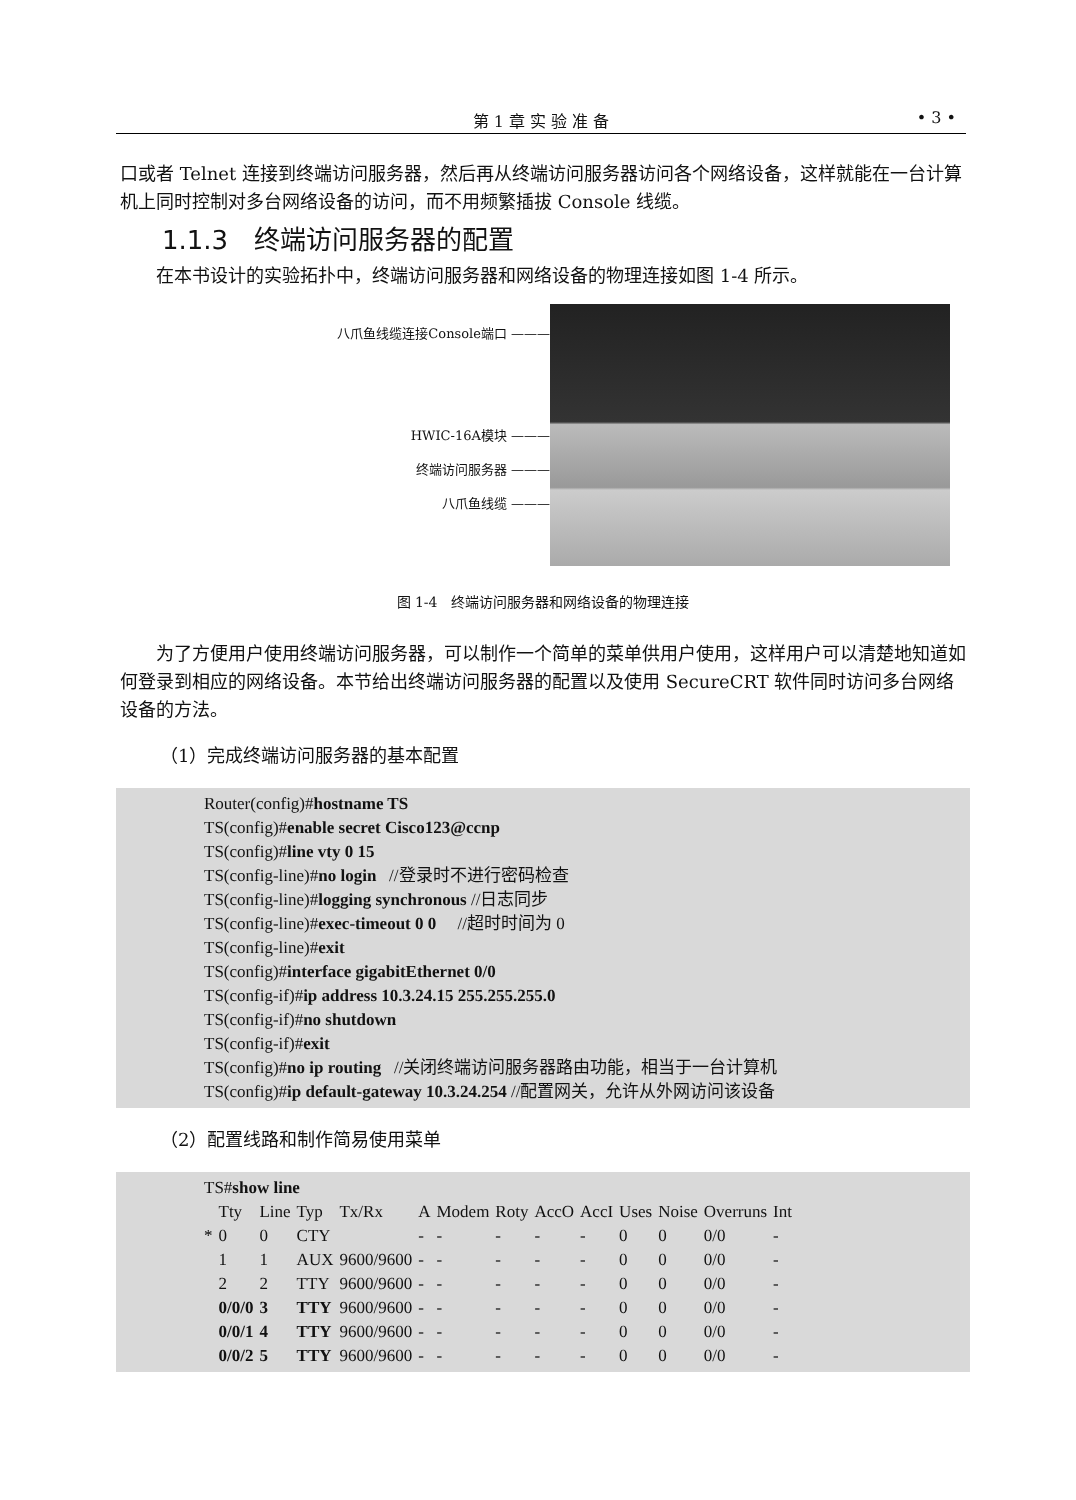第 1 章 实 验 准 备
• 3 •
口或者 Telnet 连接到终端访问服务器，然后再从终端访问服务器访问各个网络设备，这样就能在一台计算机上同时控制对多台网络设备的访问，而不用频繁插拔 Console 线缆。
1.1.3　终端访问服务器的配置
在本书设计的实验拓扑中，终端访问服务器和网络设备的物理连接如图 1-4 所示。
八爪鱼线缆连接Console端口 ———
HWIC-16A模块 ———
终端访问服务器 ———
八爪鱼线缆 ———
图 1-4　终端访问服务器和网络设备的物理连接
为了方便用户使用终端访问服务器，可以制作一个简单的菜单供用户使用，这样用户可以清楚地知道如何登录到相应的网络设备。本节给出终端访问服务器的配置以及使用 SecureCRT 软件同时访问多台网络设备的方法。
（1）完成终端访问服务器的基本配置
Router(config)#hostname TS
TS(config)#enable secret Cisco123@ccnp
TS(config)#line vty 0 15
TS(config-line)#no login //登录时不进行密码检查
TS(config-line)#logging synchronous //日志同步
TS(config-line)#exec-timeout 0 0 //超时时间为 0
TS(config-line)#exit
TS(config)#interface gigabitEthernet 0/0
TS(config-if)#ip address 10.3.24.15 255.255.255.0
TS(config-if)#no shutdown
TS(config-if)#exit
TS(config)#no ip routing //关闭终端访问服务器路由功能，相当于一台计算机
TS(config)#ip default-gateway 10.3.24.254 //配置网关，允许从外网访问该设备
（2）配置线路和制作简易使用菜单
TS#show line
| | Tty | Line | Typ | Tx/Rx | A | Modem | Roty | AccO | AccI | Uses | Noise | Overruns | Int |
| * | 0 | 0 | CTY | | - | - | - | - | - | 0 | 0 | 0/0 | - |
| | 1 | 1 | AUX | 9600/9600 | - | - | - | - | - | 0 | 0 | 0/0 | - |
| | 2 | 2 | TTY | 9600/9600 | - | - | - | - | - | 0 | 0 | 0/0 | - |
| | 0/0/0 | 3 | TTY | 9600/9600 | - | - | - | - | - | 0 | 0 | 0/0 | - |
| | 0/0/1 | 4 | TTY | 9600/9600 | - | - | - | - | - | 0 | 0 | 0/0 | - |
| | 0/0/2 | 5 | TTY | 9600/9600 | - | - | - | - | - | 0 | 0 | 0/0 | - |